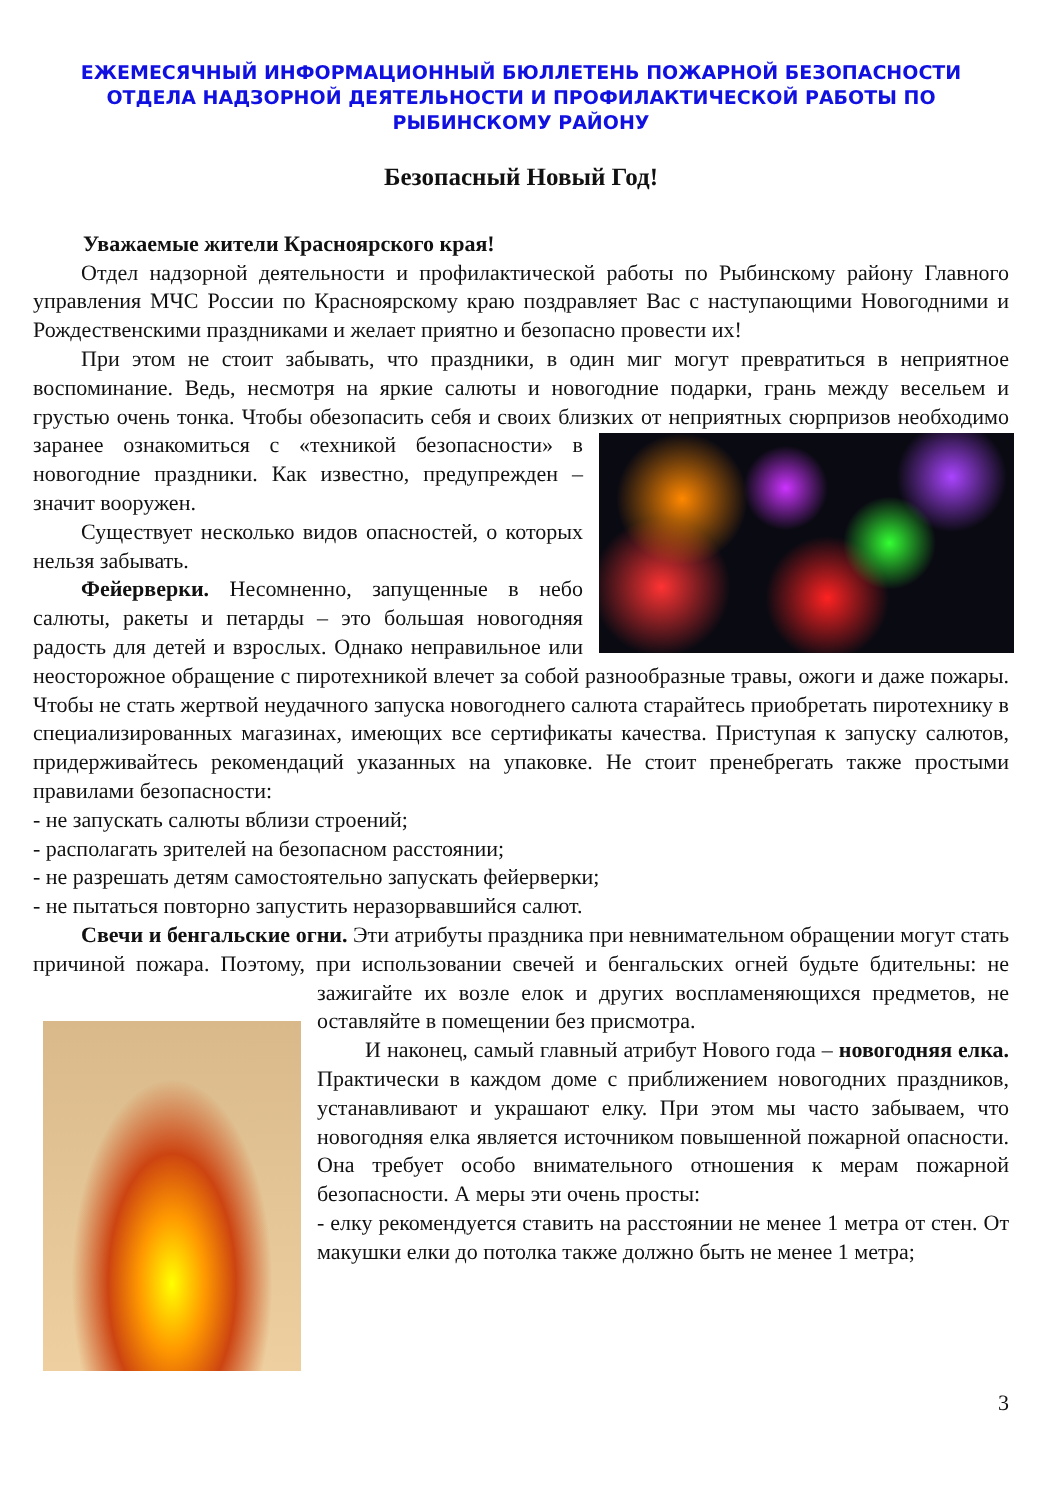ЕЖЕМЕСЯЧНЫЙ ИНФОРМАЦИОННЫЙ БЮЛЛЕТЕНЬ ПОЖАРНОЙ БЕЗОПАСНОСТИ ОТДЕЛА НАДЗОРНОЙ ДЕЯТЕЛЬНОСТИ И ПРОФИЛАКТИЧЕСКОЙ РАБОТЫ ПО РЫБИНСКОМУ РАЙОНУ
Безопасный Новый Год!
Уважаемые жители Красноярского края!
Отдел надзорной деятельности и профилактической работы по Рыбинскому району Главного управления МЧС России по Красноярскому краю поздравляет Вас с наступающими Новогодними и Рождественскими праздниками и желает приятно и безопасно провести их!
При этом не стоит забывать, что праздники, в один миг могут превратиться в неприятное воспоминание. Ведь, несмотря на яркие салюты и новогодние подарки, грань между весельем и грустью очень тонка. Чтобы обезопасить себя и своих близких от неприятных сюрпризов необходимо заранее ознакомиться с «техникой безопасности» в новогодние праздники. Как известно, предупрежден – значит вооружен.
Существует несколько видов опасностей, о которых нельзя забывать.
Фейерверки. Несомненно, запущенные в небо салюты, ракеты и петарды – это большая новогодняя радость для детей и взрослых. Однако неправильное или неосторожное обращение с пиротехникой влечет за собой разнообразные травы, ожоги и даже пожары. Чтобы не стать жертвой неудачного запуска новогоднего салюта старайтесь приобретать пиротехнику в специализированных магазинах, имеющих все сертификаты качества. Приступая к запуску салютов, придерживайтесь рекомендаций указанных на упаковке. Не стоит пренебрегать также простыми правилами безопасности:
- не запускать салюты вблизи строений;
- располагать зрителей на безопасном расстоянии;
- не разрешать детям самостоятельно запускать фейерверки;
- не пытаться повторно запустить неразорвавшийся салют.
Свечи и бенгальские огни. Эти атрибуты праздника при невнимательном обращении могут стать причиной пожара. Поэтому, при использовании свечей и бенгальских огней будьте бдительны: не зажигайте их возле елок и других воспламеняющихся предметов, не оставляйте в помещении без присмотра.
И наконец, самый главный атрибут Нового года – новогодняя елка. Практически в каждом доме с приближением новогодних праздников, устанавливают и украшают елку. При этом мы часто забываем, что новогодняя елка является источником повышенной пожарной опасности. Она требует особо внимательного отношения к мерам пожарной безопасности. А меры эти очень просты:
- елку рекомендуется ставить на расстоянии не менее 1 метра от стен. От макушки елки до потолка также должно быть не менее 1 метра;
3